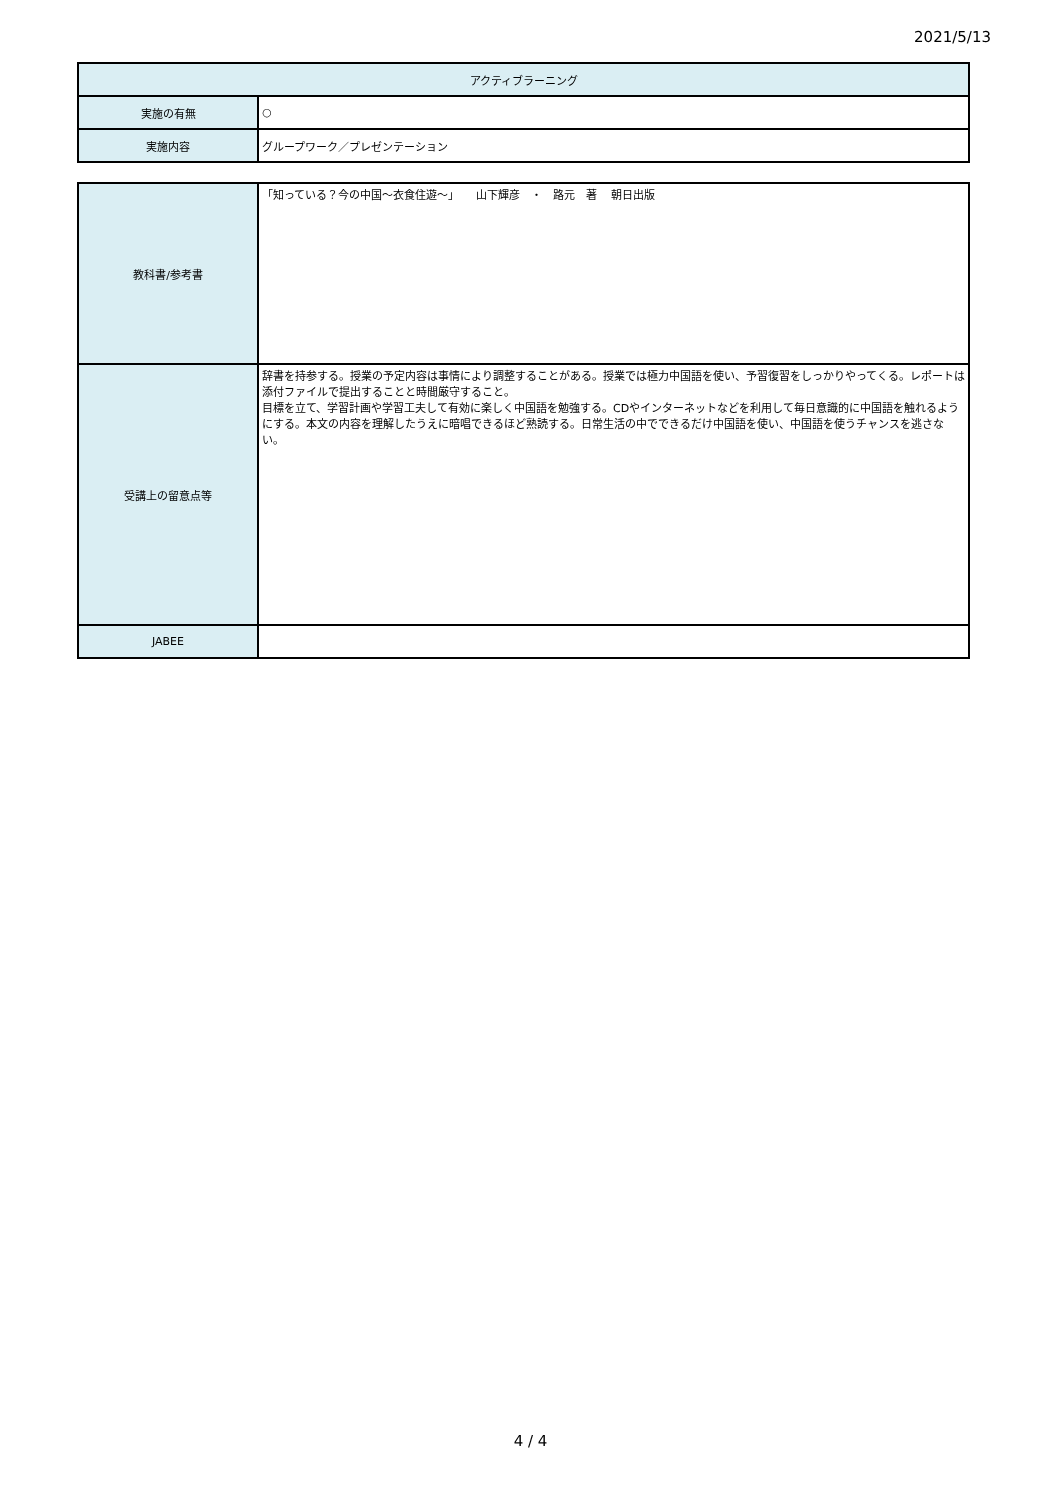2021/5/13
| アクティブラーニング | |
| 実施の有無 | ○ |
| 実施内容 | グループワーク／プレゼンテーション |
| 教科書/参考書 | 「知っている？今の中国～衣食住遊～」 山下輝彦 ・ 路元 著 朝日出版 |
| 受講上の留意点等 | 辞書を持参する。授業の予定内容は事情により調整することがある。授業では極力中国語を使い、予習復習をしっかりやってくる。レポートは添付ファイルで提出することと時間厳守すること。 目標を立て、学習計画や学習工夫して有効に楽しく中国語を勉強する。CDやインターネットなどを利用して毎日意識的に中国語を触れるようにする。本文の内容を理解したうえに暗唱できるほど熟読する。日常生活の中でできるだけ中国語を使い、中国語を使うチャンスを逃さない。 |
| JABEE | |
4 / 4